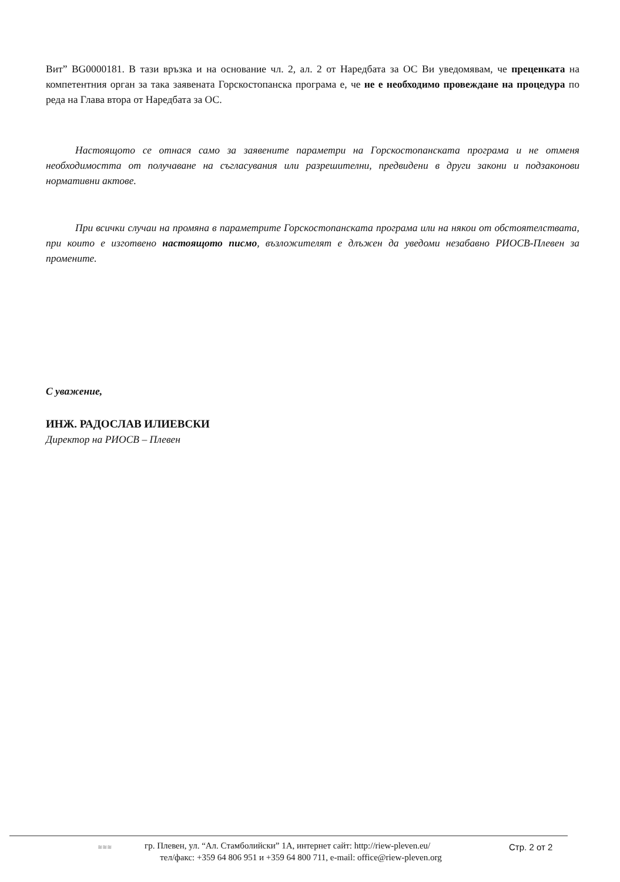Вит” BG0000181. В тази връзка и на основание чл. 2, ал. 2 от Наредбата за ОС Ви уведомявам, че преценката на компетентния орган за така заявената Горскостопанска програма е, че не е необходимо провеждане на процедура по реда на Глава втора от Наредбата за ОС.
Настоящото се отнася само за заявените параметри на Горскостопанската програма и не отменя необходимостта от получаване на съгласувания или разрешителни, предвидени в други закони и подзаконови нормативни актове.
При всички случаи на промяна в параметрите Горскостопанската програма или на някои от обстоятелствата, при които е изготвено настоящото писмо, възложителят е длъжен да уведоми незабавно РИОСВ-Плевен за промените.
С уважение,
ИНЖ. РАДОСЛАВ ИЛИЕВСКИ
Директор на РИОСВ – Плевен
≋≋≋
гр. Плевен, ул. “Ал. Стамболийски” 1А, интернет сайт: http://riew-pleven.eu/
тел/факс: +359 64 806 951 и +359 64 800 711, e-mail: office@riew-pleven.org
Стр. 2 от 2